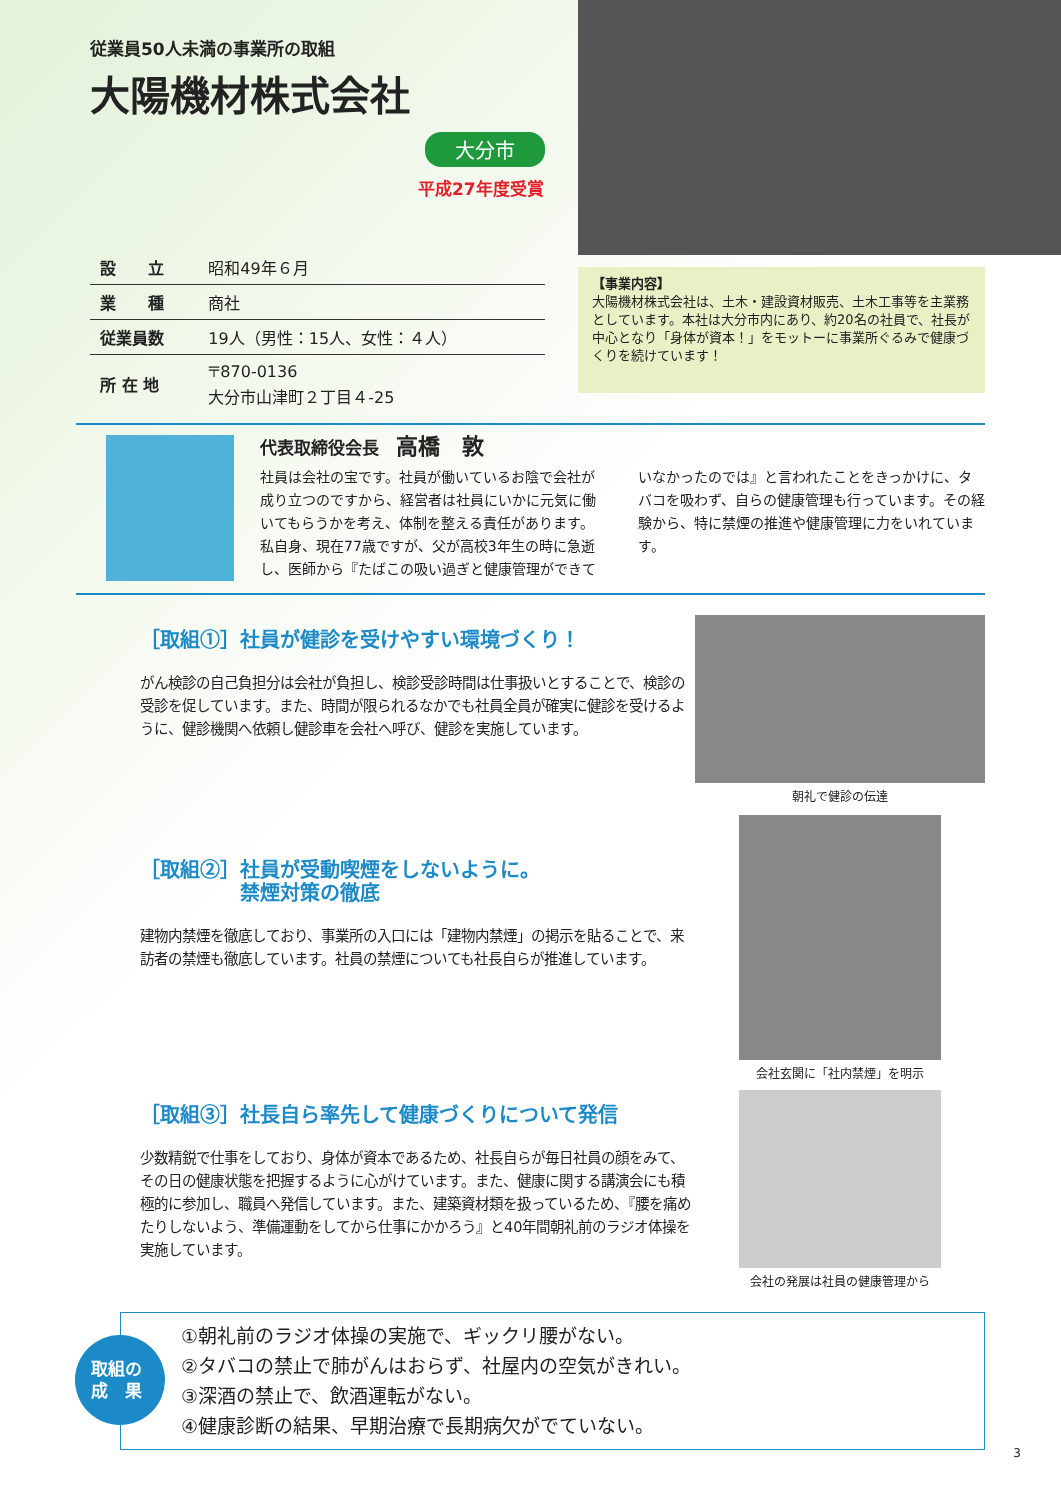従業員50人未満の事業所の取組
大陽機材株式会社
大分市
平成27年度受賞
| 設 立 | 昭和49年６月 |
| 業 種 | 商社 |
| 従業員数 | 19人（男性：15人、女性：４人） |
| 所 在 地 | 〒870-0136 大分市山津町２丁目４-25 |
【事業内容】
大陽機材株式会社は、土木・建設資材販売、土木工事等を主業務としています。本社は大分市内にあり、約20名の社員で、社長が中心となり「身体が資本！」をモットーに事業所ぐるみで健康づくりを続けています！
代表取締役会長　高橋　敦
社員は会社の宝です。社員が働いているお陰で会社が成り立つのですから、経営者は社員にいかに元気に働いてもらうかを考え、体制を整える責任があります。私自身、現在77歳ですが、父が高校3年生の時に急逝し、医師から『たばこの吸い過ぎと健康管理ができていなかったのでは』と言われたことをきっかけに、タバコを吸わず、自らの健康管理も行っています。その経験から、特に禁煙の推進や健康管理に力をいれています。
［取組①］社員が健診を受けやすい環境づくり！
がん検診の自己負担分は会社が負担し、検診受診時間は仕事扱いとすることで、検診の受診を促しています。また、時間が限られるなかでも社員全員が確実に健診を受けるように、健診機関へ依頼し健診車を会社へ呼び、健診を実施しています。
朝礼で健診の伝達
［取組②］社員が受動喫煙をしないように。
　　　　　禁煙対策の徹底
建物内禁煙を徹底しており、事業所の入口には「建物内禁煙」の掲示を貼ることで、来訪者の禁煙も徹底しています。社員の禁煙についても社長自らが推進しています。
会社玄関に「社内禁煙」を明示
［取組③］社長自ら率先して健康づくりについて発信
少数精鋭で仕事をしており、身体が資本であるため、社長自らが毎日社員の顔をみて、その日の健康状態を把握するように心がけています。また、健康に関する講演会にも積極的に参加し、職員へ発信しています。また、建築資材類を扱っているため、『腰を痛めたりしないよう、準備運動をしてから仕事にかかろう』と40年間朝礼前のラジオ体操を実施しています。
会社の発展は社員の健康管理から
取組の
成　果
①朝礼前のラジオ体操の実施で、ギックリ腰がない。
②タバコの禁止で肺がんはおらず、社屋内の空気がきれい。
③深酒の禁止で、飲酒運転がない。
④健康診断の結果、早期治療で長期病欠がでていない。
3